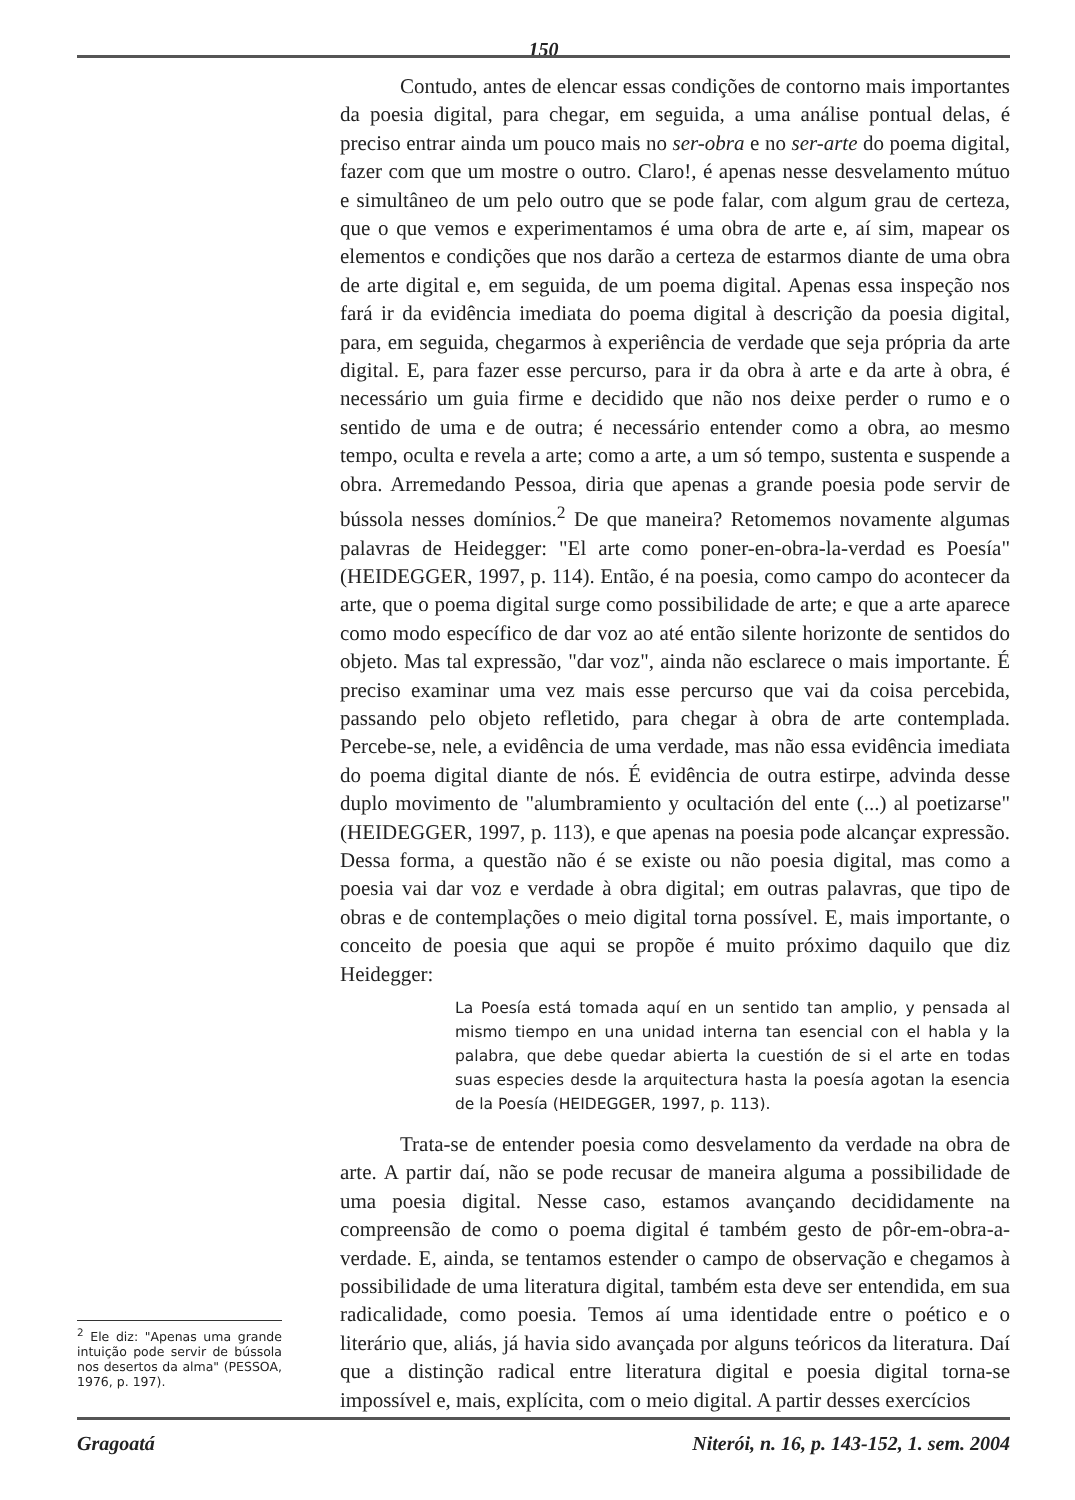150
Contudo, antes de elencar essas condições de contorno mais importantes da poesia digital, para chegar, em seguida, a uma análise pontual delas, é preciso entrar ainda um pouco mais no ser-obra e no ser-arte do poema digital, fazer com que um mostre o outro. Claro!, é apenas nesse desvelamento mútuo e simultâneo de um pelo outro que se pode falar, com algum grau de certeza, que o que vemos e experimentamos é uma obra de arte e, aí sim, mapear os elementos e condições que nos darão a certeza de estarmos diante de uma obra de arte digital e, em seguida, de um poema digital. Apenas essa inspeção nos fará ir da evidência imediata do poema digital à descrição da poesia digital, para, em seguida, chegarmos à experiência de verdade que seja própria da arte digital. E, para fazer esse percurso, para ir da obra à arte e da arte à obra, é necessário um guia firme e decidido que não nos deixe perder o rumo e o sentido de uma e de outra; é necessário entender como a obra, ao mesmo tempo, oculta e revela a arte; como a arte, a um só tempo, sustenta e suspende a obra. Arremedando Pessoa, diria que apenas a grande poesia pode servir de bússola nesses domínios.<sup>2</sup> De que maneira? Retomemos novamente algumas palavras de Heidegger: "El arte como poner-en-obra-la-verdad es Poesía" (HEIDEGGER, 1997, p. 114). Então, é na poesia, como campo do acontecer da arte, que o poema digital surge como possibilidade de arte; e que a arte aparece como modo específico de dar voz ao até então silente horizonte de sentidos do objeto. Mas tal expressão, "dar voz", ainda não esclarece o mais importante. É preciso examinar uma vez mais esse percurso que vai da coisa percebida, passando pelo objeto refletido, para chegar à obra de arte contemplada. Percebe-se, nele, a evidência de uma verdade, mas não essa evidência imediata do poema digital diante de nós. É evidência de outra estirpe, advinda desse duplo movimento de "alumbramiento y ocultación del ente (...) al poetizarse" (HEIDEGGER, 1997, p. 113), e que apenas na poesia pode alcançar expressão. Dessa forma, a questão não é se existe ou não poesia digital, mas como a poesia vai dar voz e verdade à obra digital; em outras palavras, que tipo de obras e de contemplações o meio digital torna possível. E, mais importante, o conceito de poesia que aqui se propõe é muito próximo daquilo que diz Heidegger:
La Poesía está tomada aquí en un sentido tan amplio, y pensada al mismo tiempo en una unidad interna tan esencial con el habla y la palabra, que debe quedar abierta la cuestión de si el arte en todas suas especies desde la arquitectura hasta la poesía agotan la esencia de la Poesía (HEIDEGGER, 1997, p. 113).
Trata-se de entender poesia como desvelamento da verdade na obra de arte. A partir daí, não se pode recusar de maneira alguma a possibilidade de uma poesia digital. Nesse caso, estamos avançando decididamente na compreensão de como o poema digital é também gesto de pôr-em-obra-a-verdade. E, ainda, se tentamos estender o campo de observação e chegamos à possibilidade de uma literatura digital, também esta deve ser entendida, em sua radicalidade, como poesia. Temos aí uma identidade entre o poético e o literário que, aliás, já havia sido avançada por alguns teóricos da literatura. Daí que a distinção radical entre literatura digital e poesia digital torna-se impossível e, mais, explícita, com o meio digital. A partir desses exercícios
<sup>2</sup> Ele diz: "Apenas uma grande intuição pode servir de bússola nos desertos da alma" (PESSOA, 1976, p. 197).
Gragoatá Niterói, n. 16, p. 143-152, 1. sem. 2004